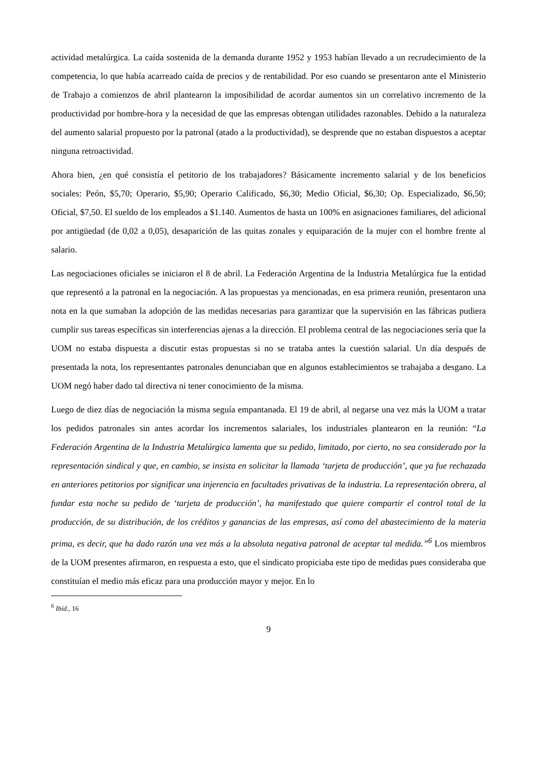actividad metalúrgica. La caída sostenida de la demanda durante 1952 y 1953 habían llevado a un recrudecimiento de la competencia, lo que había acarreado caída de precios y de rentabilidad. Por eso cuando se presentaron ante el Ministerio de Trabajo a comienzos de abril plantearon la imposibilidad de acordar aumentos sin un correlativo incremento de la productividad por hombre-hora y la necesidad de que las empresas obtengan utilidades razonables. Debido a la naturaleza del aumento salarial propuesto por la patronal (atado a la productividad), se desprende que no estaban dispuestos a aceptar ninguna retroactividad.
Ahora bien, ¿en qué consistía el petitorio de los trabajadores? Básicamente incremento salarial y de los beneficios sociales: Peón, $5,70; Operario, $5,90; Operario Calificado, $6,30; Medio Oficial, $6,30; Op. Especializado, $6,50; Oficial, $7,50. El sueldo de los empleados a $1.140. Aumentos de hasta un 100% en asignaciones familiares, del adicional por antigüedad (de 0,02 a 0,05), desaparición de las quitas zonales y equiparación de la mujer con el hombre frente al salario.
Las negociaciones oficiales se iniciaron el 8 de abril. La Federación Argentina de la Industria Metalúrgica fue la entidad que representó a la patronal en la negociación. A las propuestas ya mencionadas, en esa primera reunión, presentaron una nota en la que sumaban la adopción de las medidas necesarias para garantizar que la supervisión en las fábricas pudiera cumplir sus tareas específicas sin interferencias ajenas a la dirección. El problema central de las negociaciones sería que la UOM no estaba dispuesta a discutir estas propuestas si no se trataba antes la cuestión salarial. Un día después de presentada la nota, los representantes patronales denunciaban que en algunos establecimientos se trabajaba a desgano. La UOM negó haber dado tal directiva ni tener conocimiento de la misma.
Luego de diez días de negociación la misma seguía empantanada. El 19 de abril, al negarse una vez más la UOM a tratar los pedidos patronales sin antes acordar los incrementos salariales, los industriales plantearon en la reunión: “La Federación Argentina de la Industria Metalúrgica lamenta que su pedido, limitado, por cierto, no sea considerado por la representación sindical y que, en cambio, se insista en solicitar la llamada ‘tarjeta de producción’, que ya fue rechazada en anteriores petitorios por significar una injerencia en facultades privativas de la industria. La representación obrera, al fundar esta noche su pedido de ‘tarjeta de producción’, ha manifestado que quiere compartir el control total de la producción, de su distribución, de los créditos y ganancias de las empresas, así como del abastecimiento de la materia prima, es decir, que ha dado razón una vez más a la absoluta negativa patronal de aceptar tal medida.”<sup>6</sup> Los miembros de la UOM presentes afirmaron, en respuesta a esto, que el sindicato propiciaba este tipo de medidas pues consideraba que constituían el medio más eficaz para una producción mayor y mejor. En lo
<sup>6</sup> Ibíd., 16
9